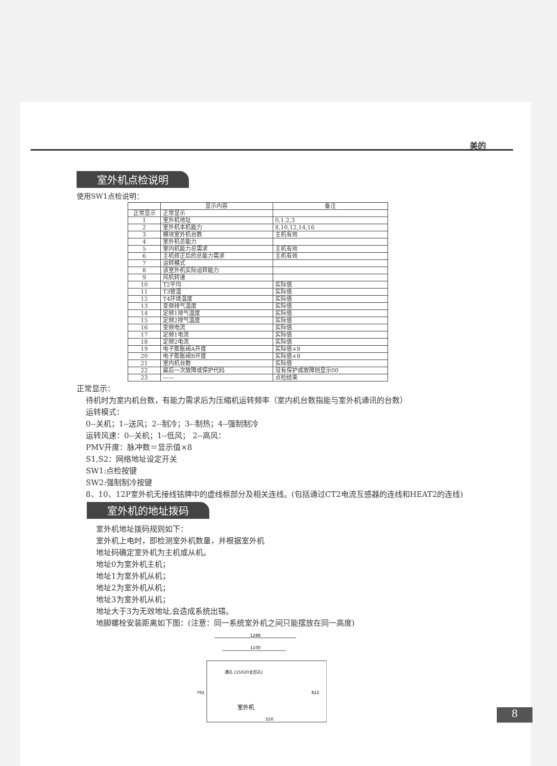美的
室外机点检说明
使用SW1点检说明：
| | 显示内容 | 备注 |
| --- | --- | --- |
| 正常显示 | 正常显示 | |
| 1 | 室外机地址 | 0,1,2,3 |
| 2 | 室外机本机能力 | 8,10,12,14,16 |
| 3 | 模块室外机台数 | 主机有效 |
| 4 | 室外机总能力 | |
| 5 | 室内机能力总需求 | 主机有效 |
| 6 | 主机修正后的总能力需求 | 主机有效 |
| 7 | 运转模式 | |
| 8 | 该室外机实际运转能力 | |
| 9 | 风机转速 | |
| 10 | T2平均 | 实际值 |
| 11 | T3管温 | 实际值 |
| 12 | T4环境温度 | 实际值 |
| 13 | 变频排气温度 | 实际值 |
| 14 | 定频1排气温度 | 实际值 |
| 15 | 定频2排气温度 | 实际值 |
| 16 | 变频电流 | 实际值 |
| 17 | 定频1电流 | 实际值 |
| 18 | 定频2电流 | 实际值 |
| 19 | 电子膨胀阀A开度 | 实际值×8 |
| 20 | 电子膨胀阀B开度 | 实际值×8 |
| 21 | 室内机台数 | 实际值 |
| 22 | 最后一次故障或保护代码 | 没有保护或故障则显示00 |
| 23 | —— | 点检结束 |
正常显示：
待机时为室内机台数，有能力需求后为压缩机运转频率（室内机台数指能与室外机通讯的台数）
运转模式：
0--关机；1--送风；2--制冷；3--制热；4--强制制冷
运转风速：0--关机；1--低风； 2--高风：
PMV开度：脉冲数＝显示值×8
S1,S2：网络地址设定开关
SW1:点检按键
SW2:强制制冷按键
8、10、12P室外机无接线铭牌中的虚线框部分及相关连线。(包括通过CT2电流互感器的连线和HEAT2的连线)
室外机的地址拨码
室外机地址拨码规则如下：
室外机上电时，即检测室外机数量，并根据室外机
地址码确定室外机为主机或从机。
地址0为室外机主机；
地址1为室外机从机；
地址2为室外机从机；
地址3为室外机从机；
地址大于3为无效地址,会造成系统出错。
地脚螺栓安装距离如下图：(注意：同一系统室外机之间只能摆放在同一高度)
1288
1100
通孔 (15X20长形孔)
792
822
室外机
550
8